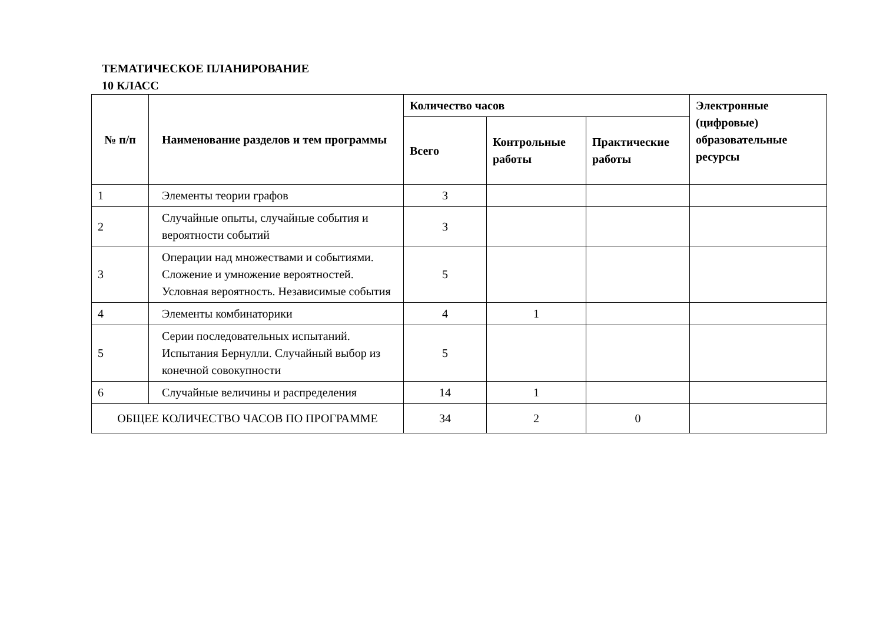ТЕМАТИЧЕСКОЕ ПЛАНИРОВАНИЕ
10 КЛАСС
| № п/п | Наименование разделов и тем программы | Количество часов | | | Электронные (цифровые) образовательные ресурсы |
| --- | --- | --- | --- | --- | --- |
| | | Всего | Контрольные работы | Практические работы | |
| 1 | Элементы теории графов | 3 | | | |
| 2 | Случайные опыты, случайные события и вероятности событий | 3 | | | |
| 3 | Операции над множествами и событиями. Сложение и умножение вероятностей. Условная вероятность. Независимые события | 5 | | | |
| 4 | Элементы комбинаторики | 4 | 1 | | |
| 5 | Серии последовательных испытаний. Испытания Бернулли. Случайный выбор из конечной совокупности | 5 | | | |
| 6 | Случайные величины и распределения | 14 | 1 | | |
| ОБЩЕЕ КОЛИЧЕСТВО ЧАСОВ ПО ПРОГРАММЕ | | 34 | 2 | 0 | |